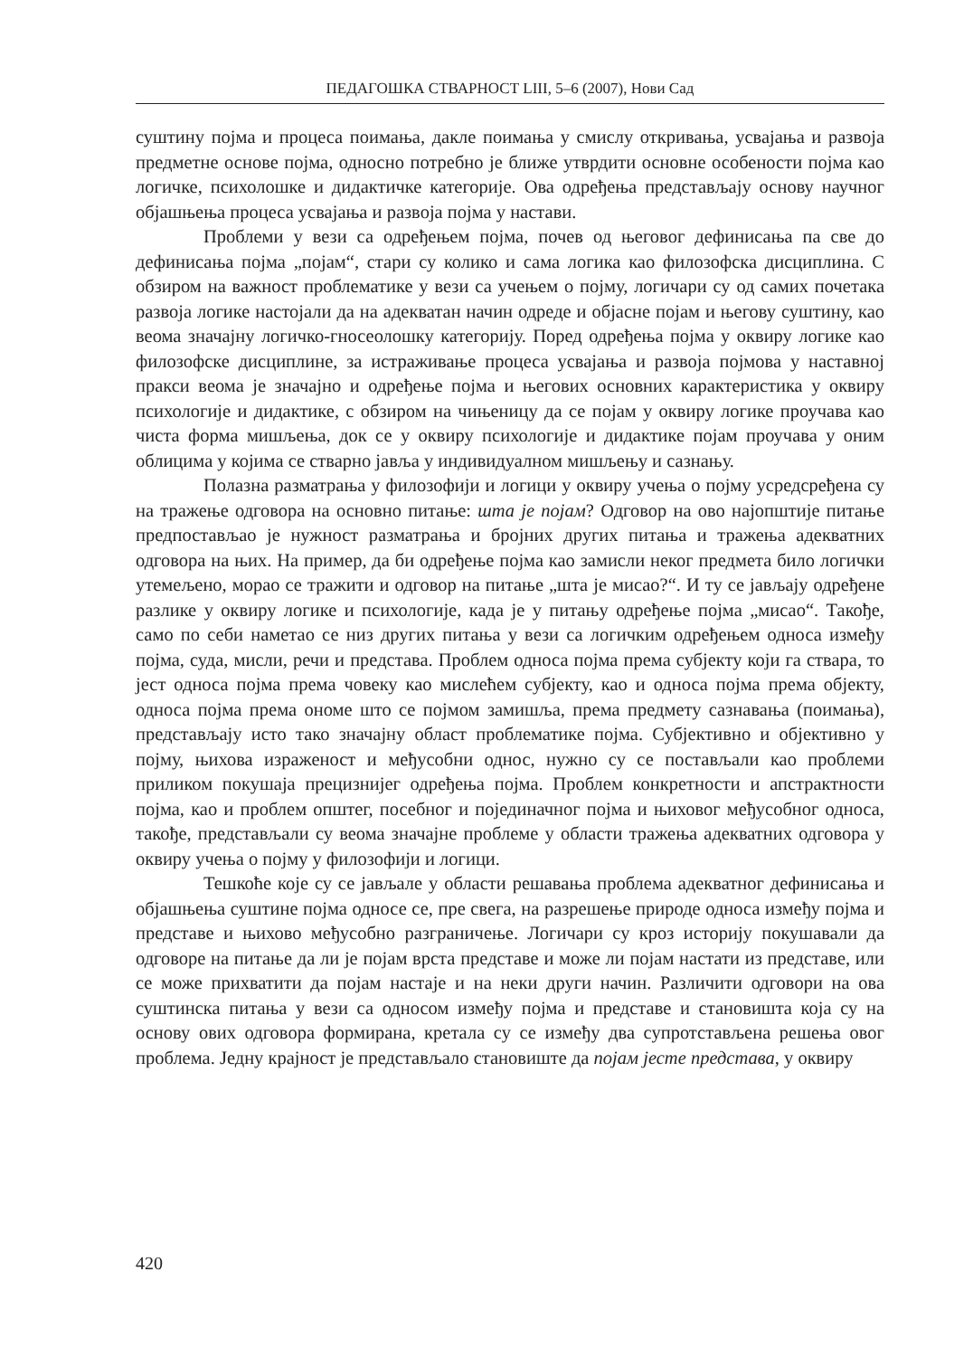ПЕДАГОШКА СТВАРНОСТ LIII, 5–6 (2007), Нови Сад
суштину појма и процеса поимања, дакле поимања у смислу откривања, усвајања и развоја предметне основе појма, односно потребно је ближе утврдити основне особености појма као логичке, психолошке и дидактичке категорије. Ова одређења представљају основу научног објашњења процеса усвајања и развоја појма у настави.
Проблеми у вези са одређењем појма, почев од његовог дефинисања па све до дефинисања појма „појам“, стари су колико и сама логика као филозофска дисциплина. С обзиром на важност проблематике у вези са учењем о појму, логичари су од самих почетака развоја логике настојали да на адекватан начин одреде и објасне појам и његову суштину, као веома значајну логичко-гносеолошку категорију. Поред одређења појма у оквиру логике као филозофске дисциплине, за истраживање процеса усвајања и развоја појмова у наставној пракси веома је значајно и одређење појма и његових основних карактеристика у оквиру психологије и дидактике, с обзиром на чињеницу да се појам у оквиру логике проучава као чиста форма мишљења, док се у оквиру психологије и дидактике појам проучава у оним облицима у којима се стварно јавља у индивидуалном мишљењу и сазнању.
Полазна разматрања у филозофији и логици у оквиру учења о појму усредсређена су на тражење одговора на основно питање: шта је појам? Одговор на ово најопштије питање предпостављао је нужност разматрања и бројних других питања и тражења адекватних одговора на њих. На пример, да би одређење појма као замисли неког предмета било логички утемељено, морао се тражити и одговор на питање „шта је мисао?“. И ту се јављају одређене разлике у оквиру логике и психологије, када је у питању одређење појма „мисао“. Такође, само по себи наметао се низ других питања у вези са логичким одређењем односа између појма, суда, мисли, речи и представа. Проблем односа појма према субјекту који га ствара, то јест односа појма према човеку као мислећем субјекту, као и односа појма према објекту, односа појма према ономе што се појмом замишља, према предмету сазнавања (поимања), представљају исто тако значајну област проблематике појма. Субјективно и објективно у појму, њихова израженост и међусобни однос, нужно су се постављали као проблеми приликом покушаја прецизнијег одређења појма. Проблем конкретности и апстрактности појма, као и проблем општег, посебног и појединачног појма и њиховог међусобног односа, такође, представљали су веома значајне проблеме у области тражења адекватних одговора у оквиру учења о појму у филозофији и логици.
Тешкоће које су се јављале у области решавања проблема адекватног дефинисања и објашњења суштине појма односе се, пре свега, на разрешење природе односа између појма и представе и њихово међусобно разграничење. Логичари су кроз историју покушавали да одговоре на питање да ли је појам врста представе и може ли појам настати из представе, или се може прихватити да појам настаје и на неки други начин. Различити одговори на ова суштинска питања у вези са односом између појма и представе и становишта која су на основу ових одговора формирана, кретала су се између два супротстављена решења овог проблема. Једну крајност је представљало становиште да појам јесте представа, у оквиру
420